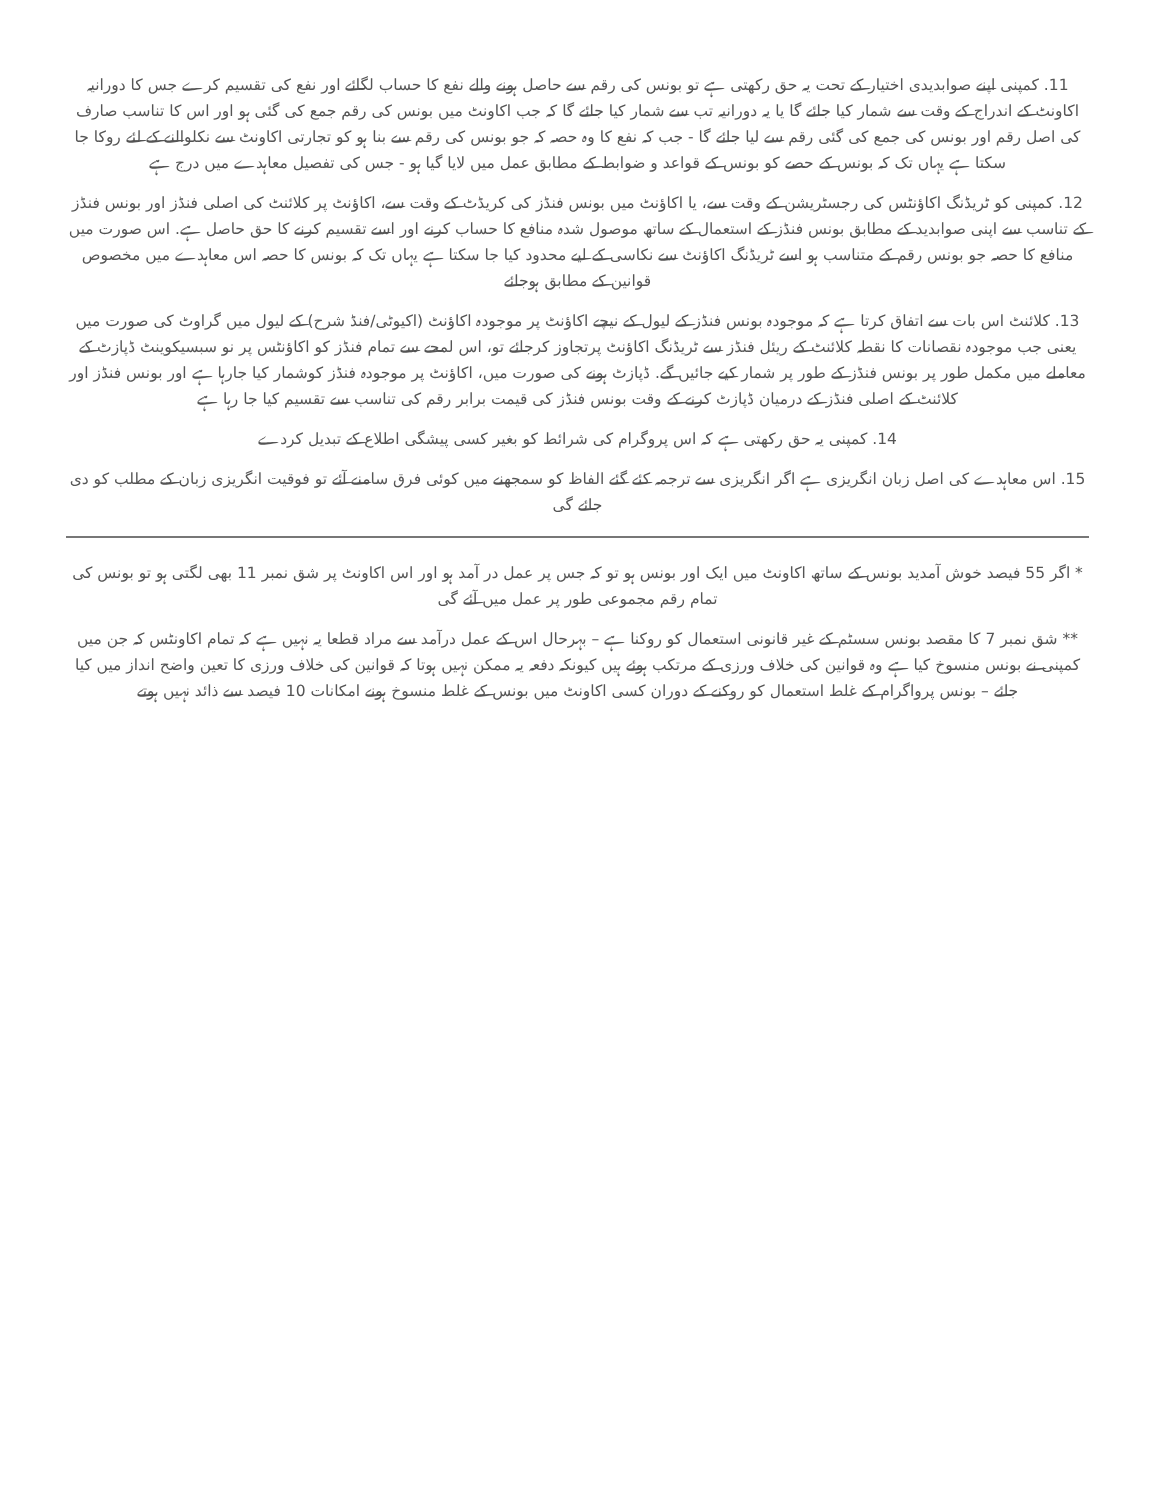11. کمپنی اپنے صوابدیدی اختیار کے تحت یہ حق رکھتی ہے تو بونس کی رقم سے حاصل ہونے والے نفع کا حساب لگائے اور نفع کی تقسیم کرے جس کا دورانیہ اکاونٹ کے اندراج کے وقت سے شمار کیا جائے گا یا یہ دورانیہ تب سے شمار کیا جائے گا کہ جب اکاونٹ میں بونس کی رقم جمع کی گئی ہو اور اس کا تناسب صارف کی اصل رقم اور بونس کی جمع کی گئی رقم سے لیا جائے گا - جب کہ نفع کا وہ حصہ کہ جو بونس کی رقم سے بنا ہو کو تجارتی اکاونٹ سے نکلوالنے کے لئے روکا جا سکتا ہے یہاں تک کہ بونس کے حصے کو بونس کے قواعد و ضوابط کے مطابق عمل میں لایا گیا ہو - جس کی تفصیل معاہدے میں درج ہے
12. کمپنی کو ٹریڈنگ اکاؤنٹس کی رجسٹریشن کے وقت سے، یا اکاؤنٹ میں بونس فنڈز کی کریڈٹ کے وقت سے، اکاؤنٹ پر کلائنٹ کی اصلی فنڈز اور بونس فنڈز کے تناسب سے اپنی صوابدید کے مطابق بونس فنڈز کے استعمال کے ساتھ موصول شدہ منافع کا حساب کرنے اور اسے تقسیم کرنے کا حق حاصل ہے. اس صورت میں منافع کا حصہ جو بونس رقم کے متناسب ہو اسے ٹریڈنگ اکاؤنٹ سے نکاسی کے لیے محدود کیا جا سکتا ہے یہاں تک کہ بونس کا حصہ اس معاہدے میں مخصوص قوانین کے مطابق ہوجائے
13. کلائنٹ اس بات سے اتفاق کرتا ہے کہ موجودہ بونس فنڈز کے لیول کے نیچے اکاؤنٹ پر موجودہ اکاؤنٹ (اکیوٹی/فنڈ شرح) کے لیول میں گراوٹ کی صورت میں یعنی جب موجودہ نقصانات کا نقطہ کلائنٹ کے ریئل فنڈز سے ٹریڈنگ اکاؤنٹ پرتجاوز کرجائے تو، اس لمحے سے تمام فنڈز کو اکاؤنٹس پر نو سبسیکوینٹ ڈپازٹ کے معاملے میں مکمل طور پر بونس فنڈز کے طور پر شمار کیے جائیں گے. ڈپازٹ ہونے کی صورت میں، اکاؤنٹ پر موجودہ فنڈز کوشمار کیا جارہا ہے اور بونس فنڈز اور کلائنٹ کے اصلی فنڈز کے درمیان ڈپازٹ کرنے کے وقت بونس فنڈز کی قیمت برابر رقم کی تناسب سے تقسیم کیا جا رہا ہے
14. کمپنی یہ حق رکھتی ہے کہ اس پروگرام کی شرائط کو بغیر کسی پیشگی اطلاع کے تبدیل کردے
15. اس معاہدے کی اصل زبان انگریزی ہے اگر انگریزی سے ترجمہ کئے گئے الفاظ کو سمجھنے میں کوئی فرق سامنے آئے تو فوقیت انگریزی زبان کے مطلب کو دی جائے گی
* اگر 55 فیصد خوش آمدید بونس کے ساتھ اکاونٹ میں ایک اور بونس ہو تو کہ جس پر عمل در آمد ہو اور اس اکاونٹ پر شق نمبر 11 بھی لگتی ہو تو بونس کی تمام رقم مجموعی طور پر عمل میں آئے گی
** شق نمبر 7 کا مقصد بونس سسٹم کے غیر قانونی استعمال کو روکنا ہے – بہرحال اس کے عمل درآمد سے مراد قطعا یہ نہیں ہے کہ تمام اکاونٹس کہ جن میں کمپنی نے بونس منسوخ کیا ہے وہ قوانین کی خلاف ورزی کے مرتکب ہوئے ہیں کیونکہ دفعہ یہ ممکن نہیں ہوتا کہ قوانین کی خلاف ورزی کا تعین واضح انداز میں کیا جائے – بونس پرواگرام کے غلط استعمال کو روکنے کے دوران کسی اکاونٹ میں بونس کے غلط منسوخ ہونے امکانات 10 فیصد سے ذائد نہیں ہوتے